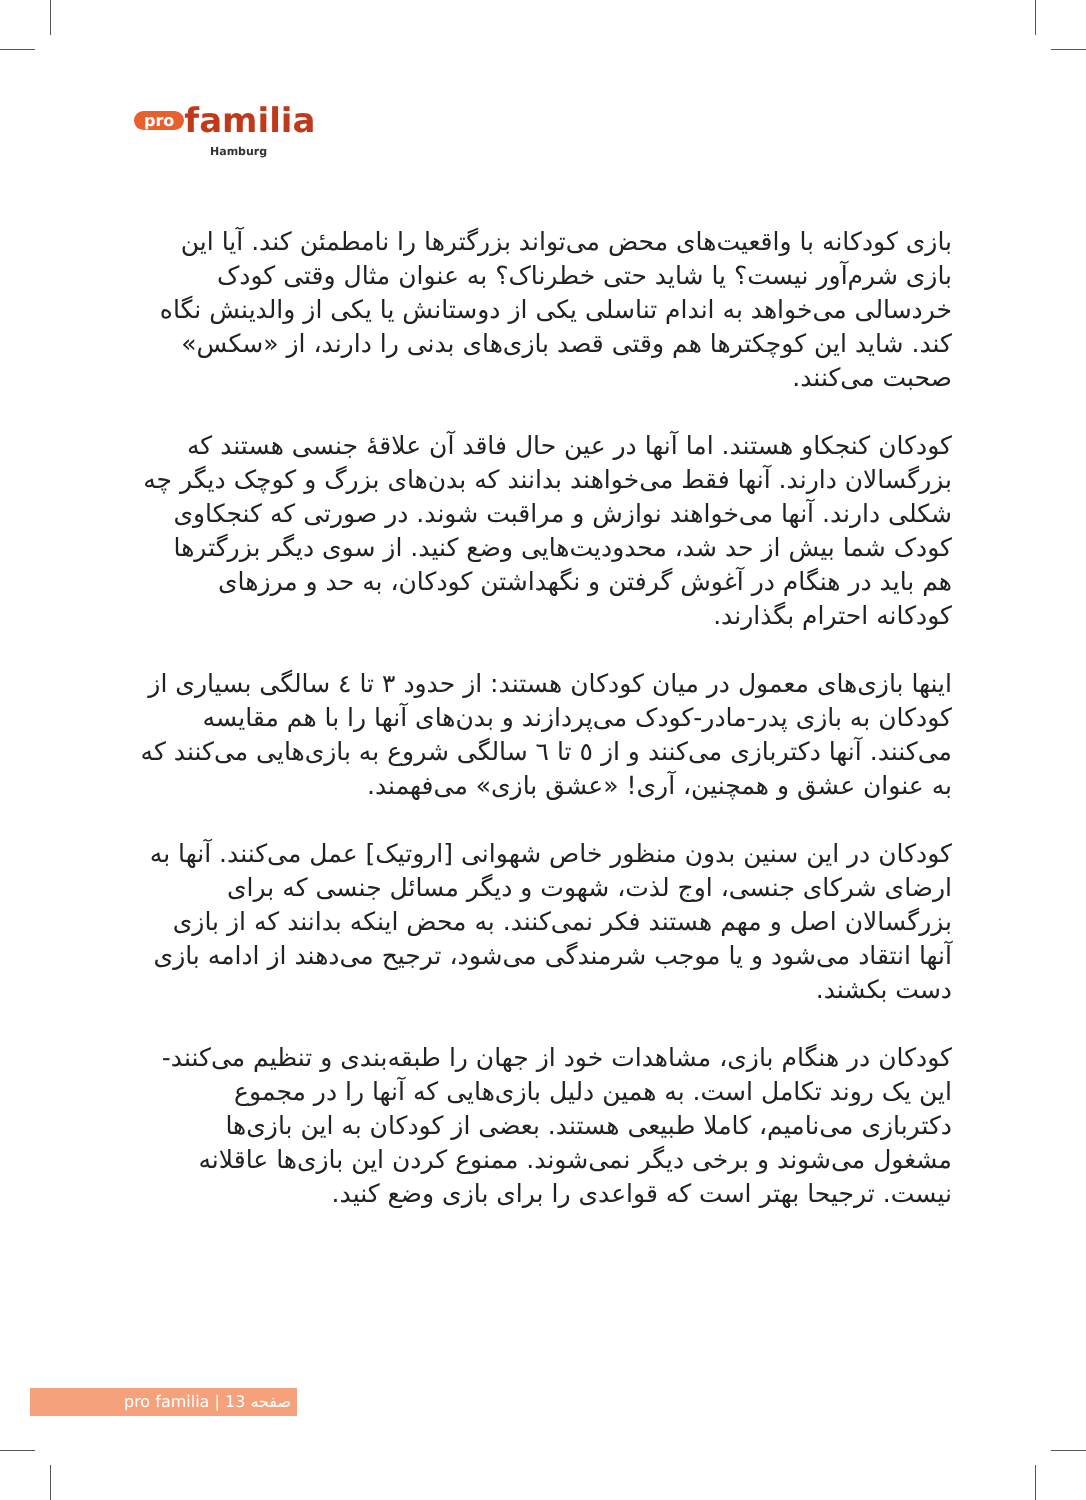pro familia
Hamburg
بازی کودکانه با واقعیت‌های محض می‌تواند بزرگترها را نامطمئن کند. آیا این بازی شرم‌آور نیست؟ یا شاید حتی خطرناک؟ به عنوان مثال وقتی کودک خردسالی می‌خواهد به اندام تناسلی یکی از دوستانش یا یکی از والدینش نگاه کند. شاید این کوچکترها هم وقتی قصد بازی‌های بدنی را دارند، از «سکس» صحبت می‌کنند.
کودکان کنجکاو هستند. اما آنها در عین حال فاقد آن علاقهٔ جنسی هستند که بزرگسالان دارند. آنها فقط می‌خواهند بدانند که بدن‌های بزرگ و کوچک دیگر چه شکلی دارند. آنها می‌خواهند نوازش و مراقبت شوند. در صورتی که کنجکاوی کودک شما بیش از حد شد، محدودیت‌هایی وضع کنید. از سوی دیگر بزرگترها هم باید در هنگام در آغوش گرفتن و نگهداشتن کودکان، به حد و مرزهای کودکانه احترام بگذارند.
اینها بازی‌های معمول در میان کودکان هستند: از حدود ۳ تا ٤ سالگی بسیاری از کودکان به بازی پدر-مادر-کودک می‌پردازند و بدن‌های آنها را با هم مقایسه می‌کنند. آنها دکتربازی می‌کنند و از ٥ تا ٦ سالگی شروع به بازی‌هایی می‌کنند که به عنوان عشق و همچنین، آری! «عشق بازی» می‌فهمند.
کودکان در این سنین بدون منظور خاص شهوانی [اروتیک] عمل می‌کنند. آنها به ارضای شرکای جنسی، اوج لذت، شهوت و دیگر مسائل جنسی که برای بزرگسالان اصل و مهم هستند فکر نمی‌کنند. به محض اینکه بدانند که از بازی آنها انتقاد می‌شود و یا موجب شرمندگی می‌شود، ترجیح می‌دهند از ادامه بازی دست بکشند.
کودکان در هنگام بازی، مشاهدات خود از جهان را طبقه‌بندی و تنظیم می‌کنند- این یک روند تکامل است. به همین دلیل بازی‌هایی که آنها را در مجموع دکتربازی می‌نامیم، کاملا طبیعی هستند. بعضی از کودکان به این بازی‌ها مشغول می‌شوند و برخی دیگر نمی‌شوند. ممنوع کردن این بازی‌ها عاقلانه نیست. ترجیحا بهتر است که قواعدی را برای بازی وضع کنید.
pro familia | صفحه 13